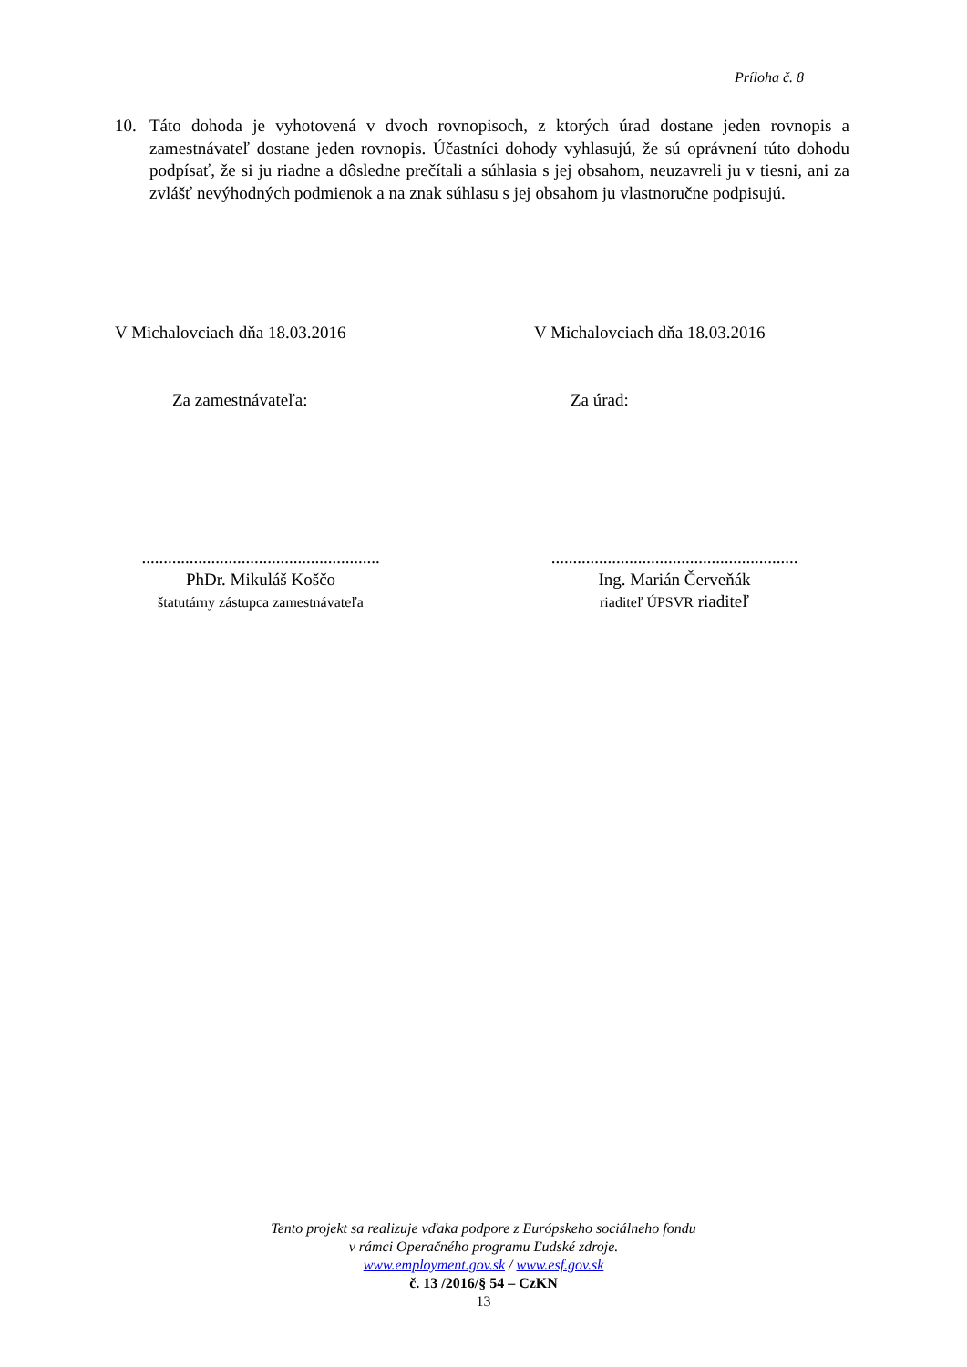Príloha č. 8
10. Táto dohoda je vyhotovená v dvoch rovnopisoch, z ktorých úrad dostane jeden rovnopis a zamestnávateľ dostane jeden rovnopis. Účastníci dohody vyhlasujú, že sú oprávnení túto dohodu podpísať, že si ju riadne a dôsledne prečítali a súhlasia s jej obsahom, neuzavreli ju v tiesni, ani za zvlášť nevýhodných podmienok a na znak súhlasu s jej obsahom ju vlastnoručne podpisujú.
V Michalovciach dňa 18.03.2016 V Michalovciach dňa 18.03.2016
Za zamestnávateľa: Za úrad:
.......................................................
PhDr. Mikuláš Koščo
štatutárny zástupca zamestnávateľa
.........................................................
Ing. Marián Červeňák
riaditeľ ÚPSVR riaditeľ
Tento projekt sa realizuje vďaka podpore z Európskeho sociálneho fondu
v rámci Operačného programu Ľudské zdroje.
www.employment.gov.sk / www.esf.gov.sk
č. 13 /2016/§ 54 – CzKN
13